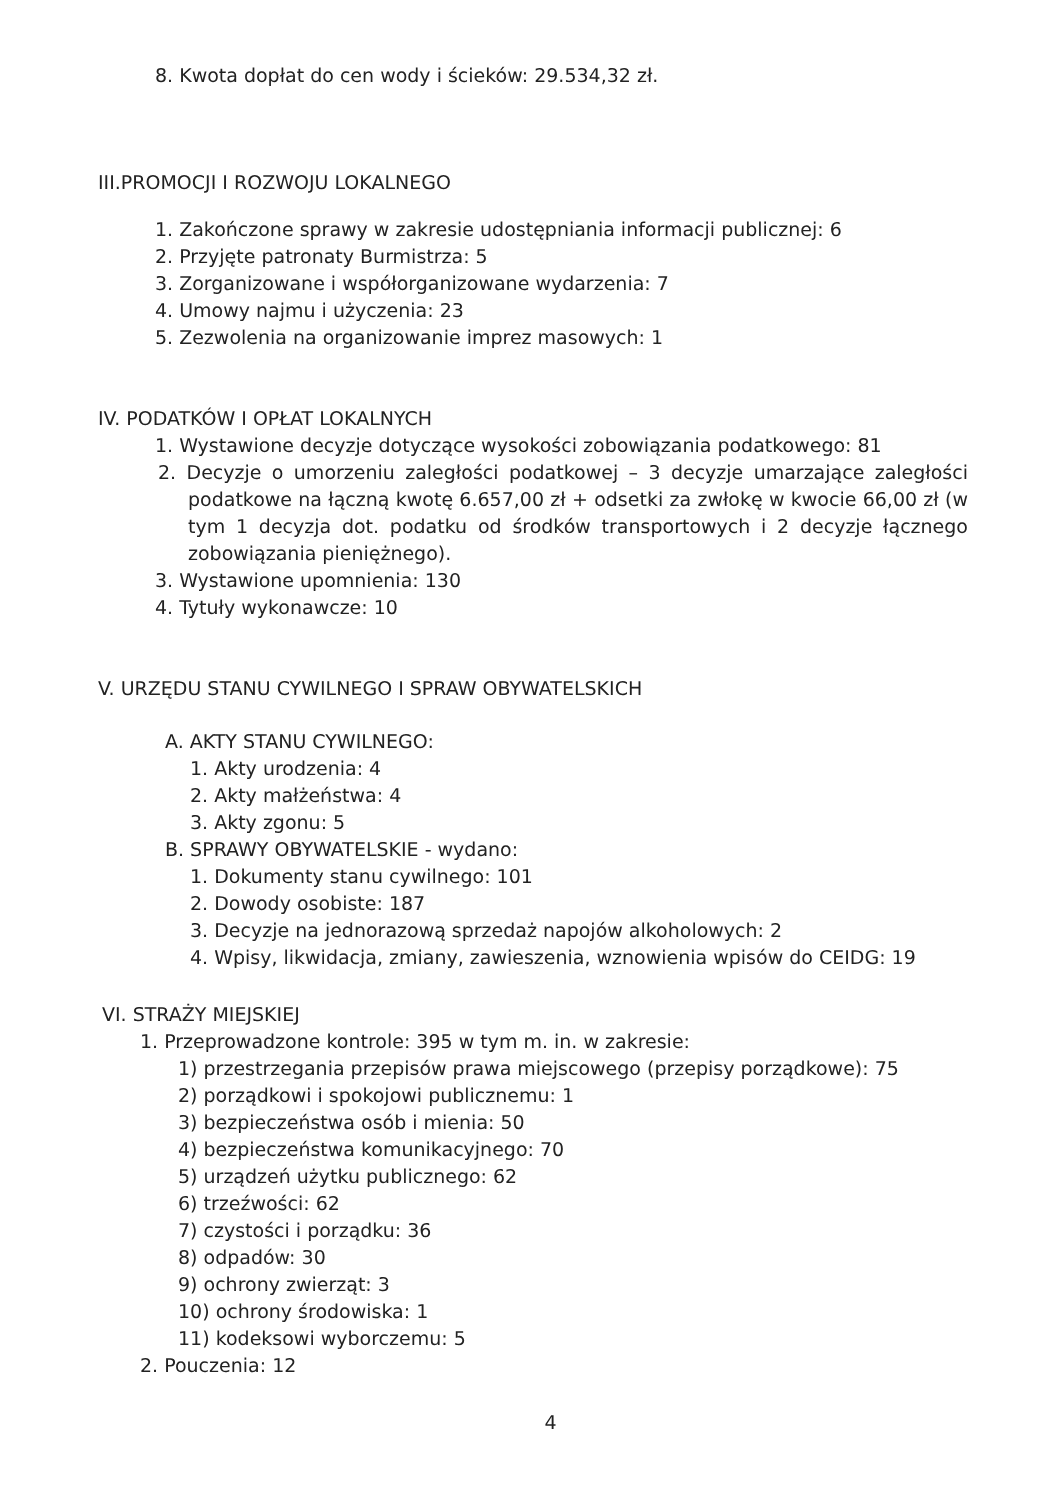8. Kwota dopłat do cen wody i ścieków: 29.534,32 zł.
III.PROMOCJI I ROZWOJU LOKALNEGO
1. Zakończone sprawy w zakresie udostępniania informacji publicznej: 6
2. Przyjęte patronaty Burmistrza: 5
3. Zorganizowane i współorganizowane wydarzenia: 7
4. Umowy najmu i użyczenia: 23
5. Zezwolenia na organizowanie imprez masowych: 1
IV. PODATKÓW I OPŁAT LOKALNYCH
1. Wystawione decyzje dotyczące wysokości zobowiązania podatkowego: 81
2. Decyzje o umorzeniu zaległości podatkowej – 3 decyzje umarzające zaległości podatkowe na łączną kwotę 6.657,00 zł + odsetki za zwłokę w kwocie 66,00 zł (w tym 1 decyzja dot. podatku od środków transportowych i 2 decyzje łącznego zobowiązania pieniężnego).
3. Wystawione upomnienia: 130
4. Tytuły wykonawcze: 10
V. URZĘDU STANU CYWILNEGO I SPRAW OBYWATELSKICH
A. AKTY STANU CYWILNEGO:
1. Akty urodzenia: 4
2. Akty małżeństwa: 4
3. Akty zgonu: 5
B. SPRAWY OBYWATELSKIE - wydano:
1. Dokumenty stanu cywilnego: 101
2. Dowody osobiste: 187
3. Decyzje na jednorazową sprzedaż napojów alkoholowych: 2
4. Wpisy, likwidacja, zmiany, zawieszenia, wznowienia wpisów do CEIDG: 19
VI. STRAŻY MIEJSKIEJ
1. Przeprowadzone kontrole: 395 w tym m. in. w zakresie:
1) przestrzegania przepisów prawa miejscowego (przepisy porządkowe): 75
2) porządkowi i spokojowi publicznemu: 1
3) bezpieczeństwa osób i mienia: 50
4) bezpieczeństwa komunikacyjnego: 70
5) urządzeń użytku publicznego: 62
6) trzeźwości: 62
7) czystości i porządku: 36
8) odpadów: 30
9) ochrony zwierząt: 3
10) ochrony środowiska: 1
11) kodeksowi wyborczemu: 5
2. Pouczenia: 12
4